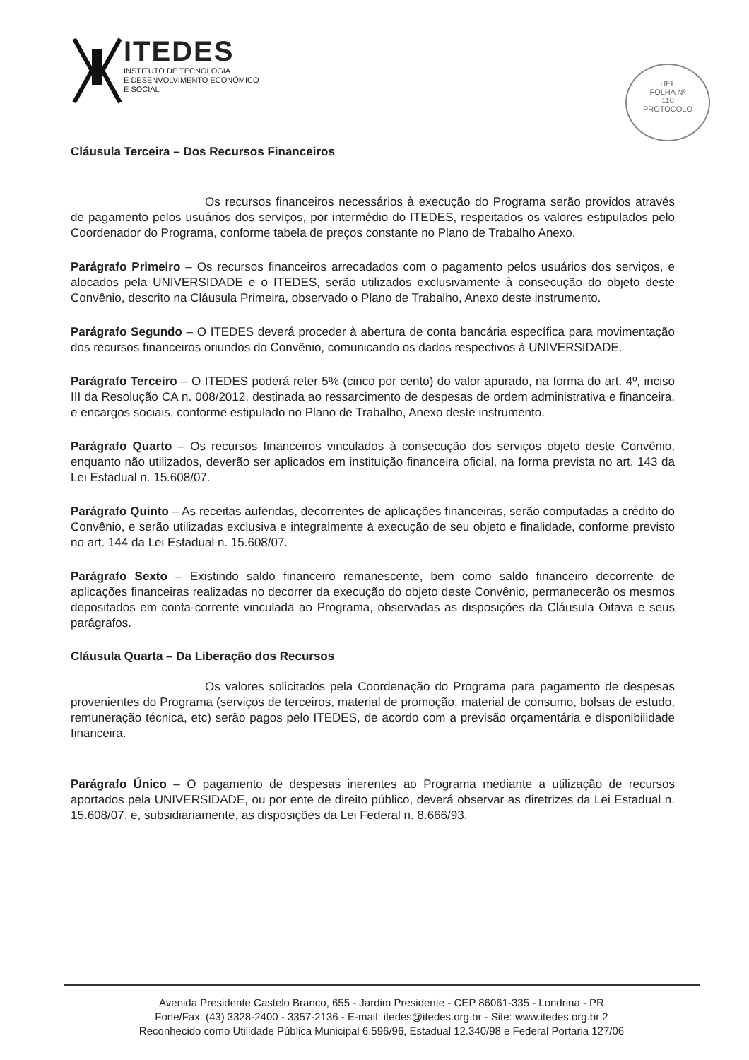ITEDES
INSTITUTO DE TECNOLOGIA
E DESENVOLVIMENTO ECONÔMICO
E SOCIAL
UEL
FOLHA Nº
110
PROTOCOLO
Cláusula Terceira – Dos Recursos Financeiros
Os recursos financeiros necessários à execução do Programa serão providos através de pagamento pelos usuários dos serviços, por intermédio do ITEDES, respeitados os valores estipulados pelo Coordenador do Programa, conforme tabela de preços constante no Plano de Trabalho Anexo.
Parágrafo Primeiro – Os recursos financeiros arrecadados com o pagamento pelos usuários dos serviços, e alocados pela UNIVERSIDADE e o ITEDES, serão utilizados exclusivamente à consecução do objeto deste Convênio, descrito na Cláusula Primeira, observado o Plano de Trabalho, Anexo deste instrumento.
Parágrafo Segundo – O ITEDES deverá proceder à abertura de conta bancária específica para movimentação dos recursos financeiros oriundos do Convênio, comunicando os dados respectivos à UNIVERSIDADE.
Parágrafo Terceiro – O ITEDES poderá reter 5% (cinco por cento) do valor apurado, na forma do art. 4º, inciso III da Resolução CA n. 008/2012, destinada ao ressarcimento de despesas de ordem administrativa e financeira, e encargos sociais, conforme estipulado no Plano de Trabalho, Anexo deste instrumento.
Parágrafo Quarto – Os recursos financeiros vinculados à consecução dos serviços objeto deste Convênio, enquanto não utilizados, deverão ser aplicados em instituição financeira oficial, na forma prevista no art. 143 da Lei Estadual n. 15.608/07.
Parágrafo Quinto – As receitas auferidas, decorrentes de aplicações financeiras, serão computadas a crédito do Convênio, e serão utilizadas exclusiva e integralmente à execução de seu objeto e finalidade, conforme previsto no art. 144 da Lei Estadual n. 15.608/07.
Parágrafo Sexto – Existindo saldo financeiro remanescente, bem como saldo financeiro decorrente de aplicações financeiras realizadas no decorrer da execução do objeto deste Convênio, permanecerão os mesmos depositados em conta-corrente vinculada ao Programa, observadas as disposições da Cláusula Oitava e seus parágrafos.
Cláusula Quarta – Da Liberação dos Recursos
Os valores solicitados pela Coordenação do Programa para pagamento de despesas provenientes do Programa (serviços de terceiros, material de promoção, material de consumo, bolsas de estudo, remuneração técnica, etc) serão pagos pelo ITEDES, de acordo com a previsão orçamentária e disponibilidade financeira.
Parágrafo Único – O pagamento de despesas inerentes ao Programa mediante a utilização de recursos aportados pela UNIVERSIDADE, ou por ente de direito público, deverá observar as diretrizes da Lei Estadual n. 15.608/07, e, subsidiariamente, as disposições da Lei Federal n. 8.666/93.
Avenida Presidente Castelo Branco, 655 - Jardim Presidente - CEP 86061-335 - Londrina - PR
Fone/Fax: (43) 3328-2400 - 3357-2136 - E-mail: itedes@itedes.org.br - Site: www.itedes.org.br 2
Reconhecido como Utilidade Pública Municipal 6.596/96, Estadual 12.340/98 e Federal Portaria 127/06